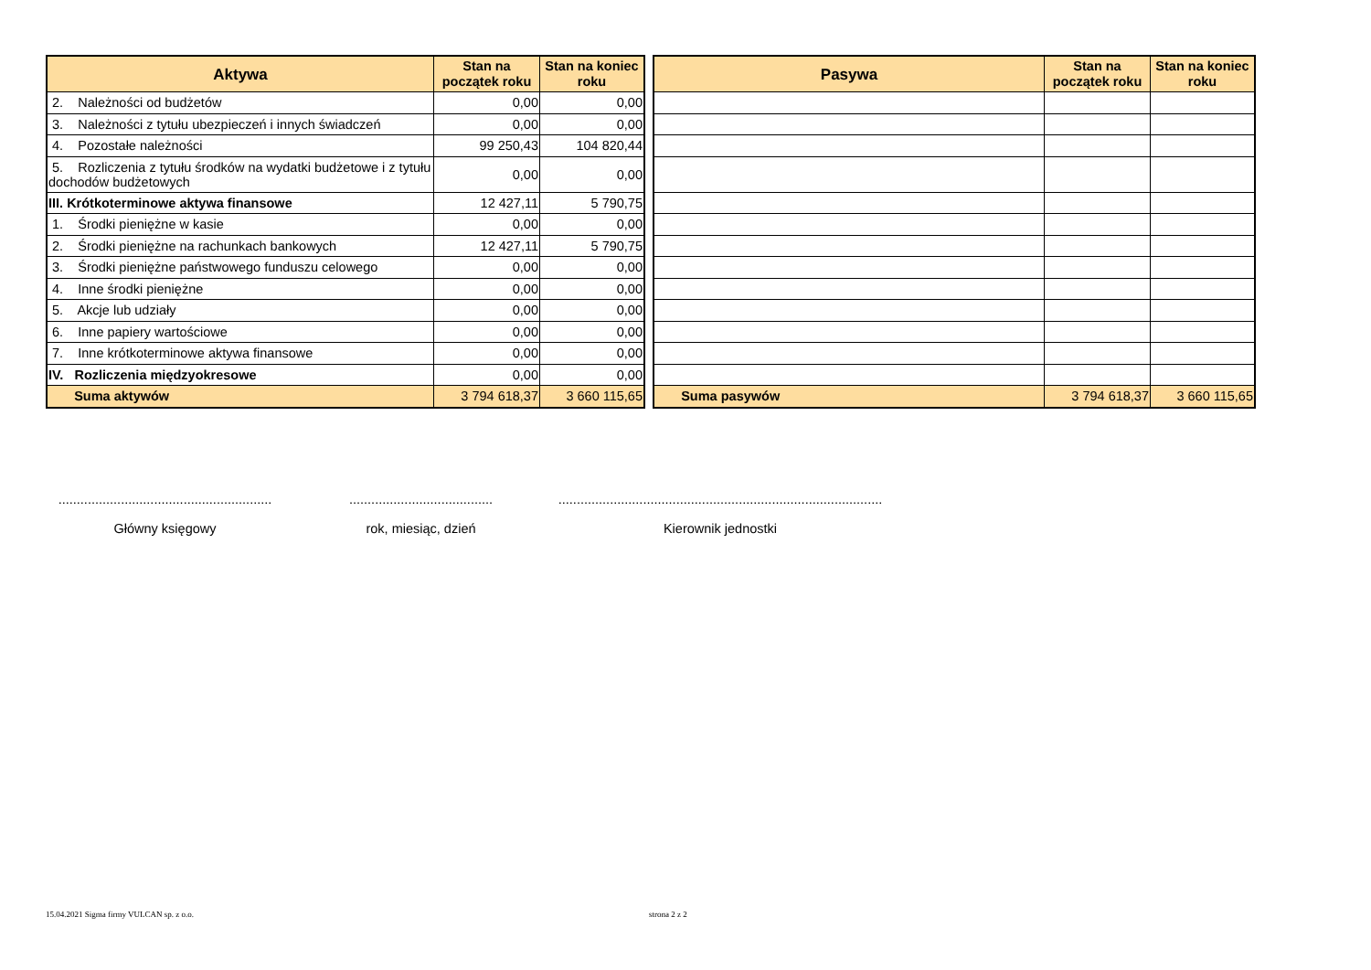| Aktywa | Stan na początek roku | Stan na koniec roku |
| --- | --- | --- |
| 2. Należności od budżetów | 0,00 | 0,00 |
| 3. Należności z tytułu ubezpieczeń i innych świadczeń | 0,00 | 0,00 |
| 4. Pozostałe należności | 99 250,43 | 104 820,44 |
| 5. Rozliczenia z tytułu środków na wydatki budżetowe i z tytułu dochodów budżetowych | 0,00 | 0,00 |
| III. Krótkoterminowe aktywa finansowe | 12 427,11 | 5 790,75 |
| 1. Środki pieniężne w kasie | 0,00 | 0,00 |
| 2. Środki pieniężne na rachunkach bankowych | 12 427,11 | 5 790,75 |
| 3. Środki pieniężne państwowego funduszu celowego | 0,00 | 0,00 |
| 4. Inne środki pieniężne | 0,00 | 0,00 |
| 5. Akcje lub udziały | 0,00 | 0,00 |
| 6. Inne papiery wartościowe | 0,00 | 0,00 |
| 7. Inne krótkoterminowe aktywa finansowe | 0,00 | 0,00 |
| IV. Rozliczenia międzyokresowe | 0,00 | 0,00 |
| Suma aktywów | 3 794 618,37 | 3 660 115,65 |
| Pasywa | Stan na początek roku | Stan na koniec roku |
| --- | --- | --- |
| Suma pasywów | 3 794 618,37 | 3 660 115,65 |
..........................................................
Główny księgowy
.......................................
rok, miesiąc, dzień
........................................................................................
Kierownik jednostki
15.04.2021 Sigma firmy VULCAN sp. z o.o.
strona 2 z 2